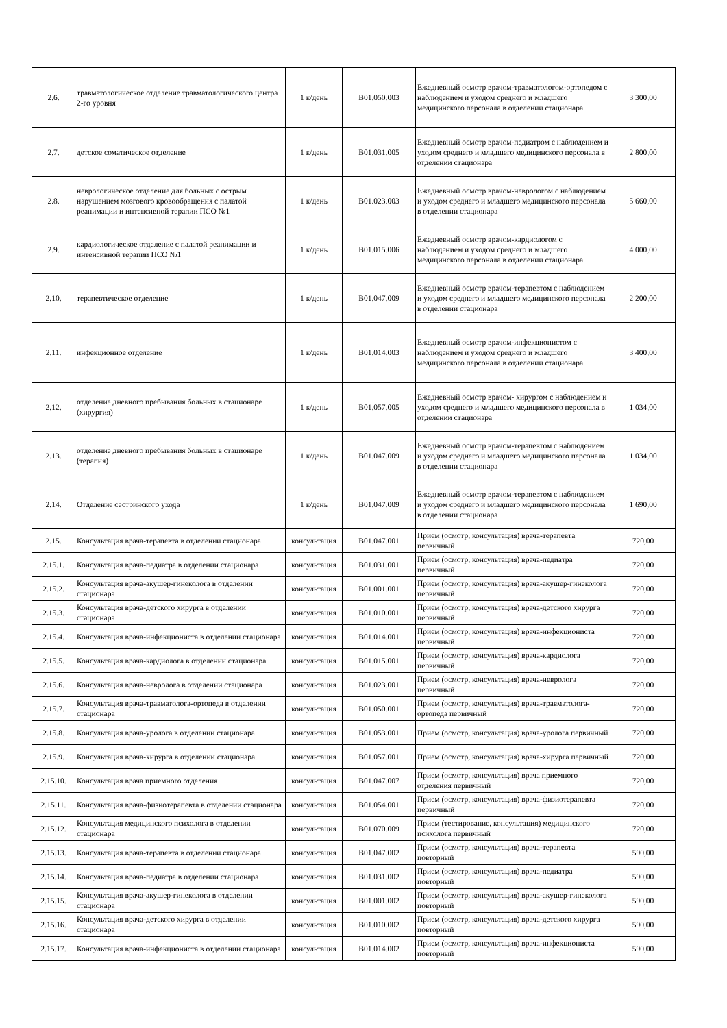| 2.6. | травматологическое отделение травматологического центра 2-го уровня | 1 к/день | B01.050.003 | Ежедневный осмотр врачом-травматологом-ортопедом с наблюдением и уходом среднего и младшего медицинского персонала в отделении стационара | 3 300,00 |
| 2.7. | детское соматическое отделение | 1 к/день | B01.031.005 | Ежедневный осмотр врачом-педиатром с наблюдением и уходом среднего и младшего медицинского персонала в отделении стационара | 2 800,00 |
| 2.8. | неврологическое отделение для больных с острым нарушением мозгового кровообращения с палатой реанимации и интенсивной терапии ПСО №1 | 1 к/день | B01.023.003 | Ежедневный осмотр врачом-неврологом с наблюдением и уходом среднего и младшего медицинского персонала в отделении стационара | 5 660,00 |
| 2.9. | кардиологическое отделение с палатой реанимации и интенсивной терапии ПСО №1 | 1 к/день | B01.015.006 | Ежедневный осмотр врачом-кардиологом с наблюдением и уходом среднего и младшего медицинского персонала в отделении стационара | 4 000,00 |
| 2.10. | терапевтическое отделение | 1 к/день | B01.047.009 | Ежедневный осмотр врачом-терапевтом с наблюдением и уходом среднего и младшего медицинского персонала в отделении стационара | 2 200,00 |
| 2.11. | инфекционное отделение | 1 к/день | B01.014.003 | Ежедневный осмотр врачом-инфекционистом с наблюдением и уходом среднего и младшего медицинского персонала в отделении стационара | 3 400,00 |
| 2.12. | отделение дневного пребывания больных в стационаре (хирургия) | 1 к/день | B01.057.005 | Ежедневный осмотр врачом- хирургом с наблюдением и уходом среднего и младшего медицинского персонала в отделении стационара | 1 034,00 |
| 2.13. | отделение дневного пребывания больных в стационаре (терапия) | 1 к/день | B01.047.009 | Ежедневный осмотр врачом-терапевтом с наблюдением и уходом среднего и младшего медицинского персонала в отделении стационара | 1 034,00 |
| 2.14. | Отделение сестринского ухода | 1 к/день | B01.047.009 | Ежедневный осмотр врачом-терапевтом с наблюдением и уходом среднего и младшего медицинского персонала в отделении стационара | 1 690,00 |
| 2.15. | Консультация врача-терапевта в отделении стационара | консультация | B01.047.001 | Прием (осмотр, консультация) врача-терапевта первичный | 720,00 |
| 2.15.1. | Консультация врача-педиатра в отделении стационара | консультация | B01.031.001 | Прием (осмотр, консультация) врача-педиатра первичный | 720,00 |
| 2.15.2. | Консультация врача-акушер-гинеколога в отделении стационара | консультация | B01.001.001 | Прием (осмотр, консультация) врача-акушер-гинеколога первичный | 720,00 |
| 2.15.3. | Консультация врача-детского хирурга в отделении стационара | консультация | B01.010.001 | Прием (осмотр, консультация) врача-детского хирурга первичный | 720,00 |
| 2.15.4. | Консультация врача-инфекциониста в отделении стационара | консультация | B01.014.001 | Прием (осмотр, консультация) врача-инфекциониста первичный | 720,00 |
| 2.15.5. | Консультация врача-кардиолога в отделении стационара | консультация | B01.015.001 | Прием (осмотр, консультация) врача-кардиолога первичный | 720,00 |
| 2.15.6. | Консультация врача-невролога в отделении стационара | консультация | B01.023.001 | Прием (осмотр, консультация) врача-невролога первичный | 720,00 |
| 2.15.7. | Консультация врача-травматолога-ортопеда в отделении стационара | консультация | B01.050.001 | Прием (осмотр, консультация) врача-травматолога-ортопеда первичный | 720,00 |
| 2.15.8. | Консультация врача-уролога в отделении стационара | консультация | B01.053.001 | Прием (осмотр, консультация) врача-уролога первичный | 720,00 |
| 2.15.9. | Консультация врача-хирурга в отделении стационара | консультация | B01.057.001 | Прием (осмотр, консультация) врача-хирурга первичный | 720,00 |
| 2.15.10. | Консультация врача приемного отделения | консультация | B01.047.007 | Прием (осмотр, консультация) врача приемного отделения первичный | 720,00 |
| 2.15.11. | Консультация врача-физиотерапевта в отделении стационара | консультация | B01.054.001 | Прием (осмотр, консультация) врача-физиотерапевта первичный | 720,00 |
| 2.15.12. | Консультация медицинского психолога в отделении стационара | консультация | B01.070.009 | Прием (тестирование, консультация) медицинского психолога первичный | 720,00 |
| 2.15.13. | Консультация врача-терапевта в отделении стационара | консультация | B01.047.002 | Прием (осмотр, консультация) врача-терапевта повторный | 590,00 |
| 2.15.14. | Консультация врача-педиатра в отделении стационара | консультация | B01.031.002 | Прием (осмотр, консультация) врача-педиатра повторный | 590,00 |
| 2.15.15. | Консультация врача-акушер-гинеколога в отделении стационара | консультация | B01.001.002 | Прием (осмотр, консультация) врача-акушер-гинеколога повторный | 590,00 |
| 2.15.16. | Консультация врача-детского хирурга в отделении стационара | консультация | B01.010.002 | Прием (осмотр, консультация) врача-детского хирурга повторный | 590,00 |
| 2.15.17. | Консультация врача-инфекциониста в отделении стационара | консультация | B01.014.002 | Прием (осмотр, консультация) врача-инфекциониста повторный | 590,00 |